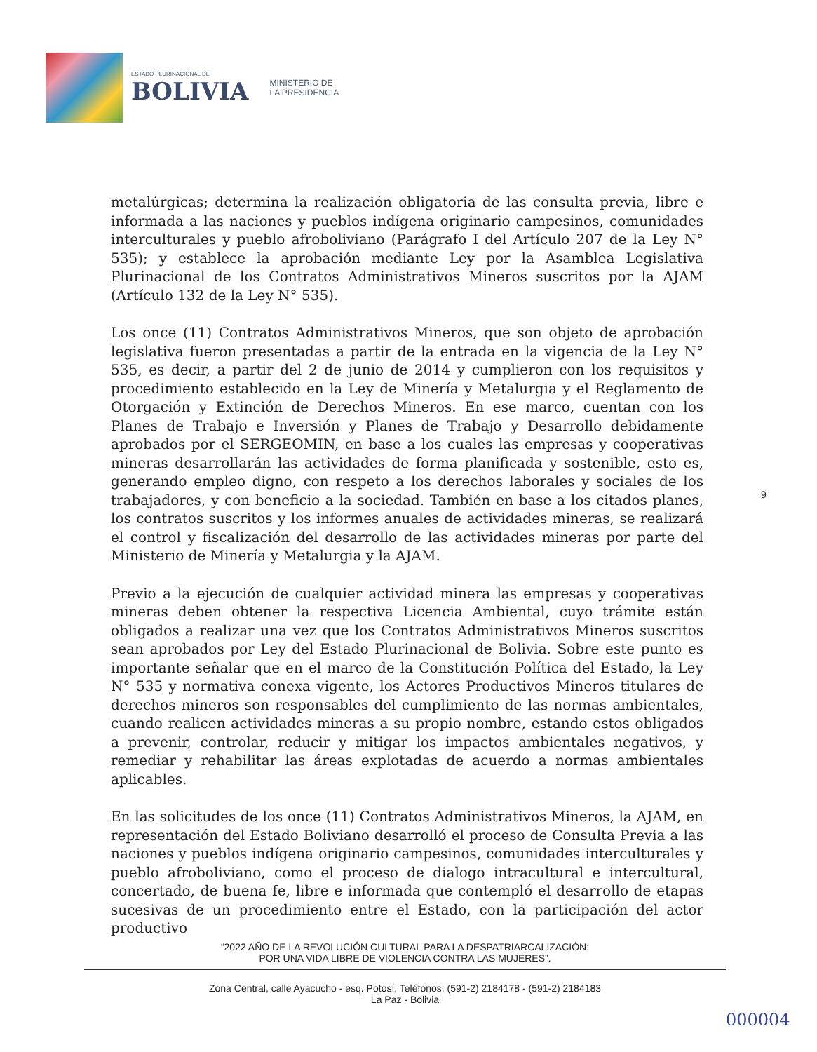ESTADO PLURINACIONAL DE
BOLIVIA
MINISTERIO DE
LA PRESIDENCIA
metalúrgicas; determina la realización obligatoria de las consulta previa, libre e informada a las naciones y pueblos indígena originario campesinos, comunidades interculturales y pueblo afroboliviano (Parágrafo I del Artículo 207 de la Ley N° 535); y establece la aprobación mediante Ley por la Asamblea Legislativa Plurinacional de los Contratos Administrativos Mineros suscritos por la AJAM (Artículo 132 de la Ley N° 535).
Los once (11) Contratos Administrativos Mineros, que son objeto de aprobación legislativa fueron presentadas a partir de la entrada en la vigencia de la Ley N° 535, es decir, a partir del 2 de junio de 2014 y cumplieron con los requisitos y procedimiento establecido en la Ley de Minería y Metalurgia y el Reglamento de Otorgación y Extinción de Derechos Mineros. En ese marco, cuentan con los Planes de Trabajo e Inversión y Planes de Trabajo y Desarrollo debidamente aprobados por el SERGEOMIN, en base a los cuales las empresas y cooperativas mineras desarrollarán las actividades de forma planificada y sostenible, esto es, generando empleo digno, con respeto a los derechos laborales y sociales de los trabajadores, y con beneficio a la sociedad. También en base a los citados planes, los contratos suscritos y los informes anuales de actividades mineras, se realizará el control y fiscalización del desarrollo de las actividades mineras por parte del Ministerio de Minería y Metalurgia y la AJAM.
Previo a la ejecución de cualquier actividad minera las empresas y cooperativas mineras deben obtener la respectiva Licencia Ambiental, cuyo trámite están obligados a realizar una vez que los Contratos Administrativos Mineros suscritos sean aprobados por Ley del Estado Plurinacional de Bolivia. Sobre este punto es importante señalar que en el marco de la Constitución Política del Estado, la Ley N° 535 y normativa conexa vigente, los Actores Productivos Mineros titulares de derechos mineros son responsables del cumplimiento de las normas ambientales, cuando realicen actividades mineras a su propio nombre, estando estos obligados a prevenir, controlar, reducir y mitigar los impactos ambientales negativos, y remediar y rehabilitar las áreas explotadas de acuerdo a normas ambientales aplicables.
En las solicitudes de los once (11) Contratos Administrativos Mineros, la AJAM, en representación del Estado Boliviano desarrolló el proceso de Consulta Previa a las naciones y pueblos indígena originario campesinos, comunidades interculturales y pueblo afroboliviano, como el proceso de dialogo intracultural e intercultural, concertado, de buena fe, libre e informada que contempló el desarrollo de etapas sucesivas de un procedimiento entre el Estado, con la participación del actor productivo
9
“2022 AÑO DE LA REVOLUCIÓN CULTURAL PARA LA DESPATRIARCALIZACIÓN:
POR UNA VIDA LIBRE DE VIOLENCIA CONTRA LAS MUJERES”.
Zona Central, calle Ayacucho - esq. Potosí, Teléfonos: (591-2) 2184178 - (591-2) 2184183
La Paz - Bolivia
000004